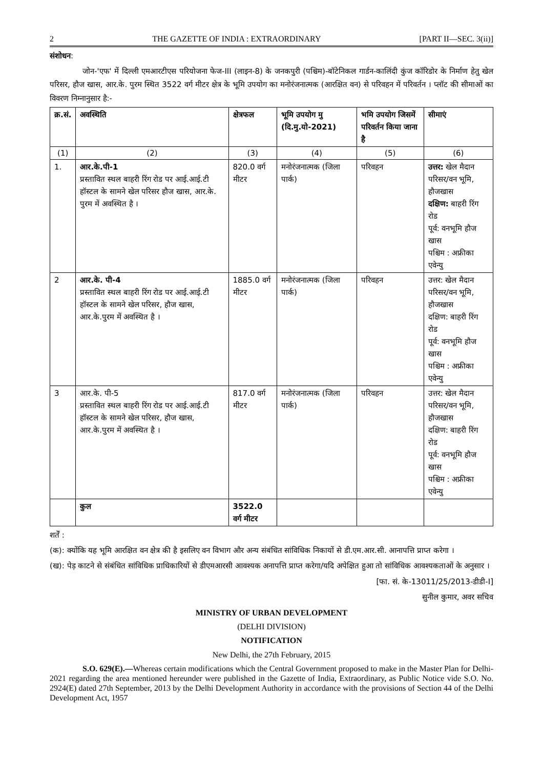2 THE GAZETTE OF INDIA : EXTRAORDINARY [PART II—SEC. 3(ii)]
संशोधन:
जोन-'एफ' में दिल्ली एमआरटीएस परियोजना फेज-III (लाइन-8) के जनकपुरी (पश्चिम)-बॉटेनिकल गार्डन-कालिंदी कुंज कॉरिडोर के निर्माण हेतु खेल परिसर, हौज खास, आर.के. पुरम स्थित 3522 वर्ग मीटर क्षेत्र के भूमि उपयोग का मनोरंजनात्मक (आरक्षित वन) से परिवहन में परिवर्तन । प्लॉट की सीमाओं का विवरण निम्नानुसार है:-
| क्र.सं. | अवस्थिति | क्षेत्रफल | भूमि उपयोग मु (दि.मु.यो-2021) | भमि उपयोग जिसमें परिवर्तन किया जाना है | सीमाएं |
| --- | --- | --- | --- | --- | --- |
| (1) | (2) | (3) | (4) | (5) | (6) |
| 1. | आर.के.पी-1 प्रस्तावित स्थल बाहरी रिंग रोड पर आई.आई.टी हॉस्टल के सामने खेल परिसर हौज खास, आर.के. पुरम में अवस्थित है । | 820.0 वर्ग मीटर | मनोरंजनात्मक (जिला पार्क) | परिवहन | उत्तर: खेल मैदान परिसर/वन भूमि, हौजखास दक्षिण: बाहरी रिंग रोड पूर्व: वनभूमि हौज खास पश्चिम : अफ्रीका एवेन्यु |
| 2 | आर.के. पी-4 प्रस्तावित स्थल बाहरी रिंग रोड पर आई.आई.टी हॉस्टल के सामने खेल परिसर, हौज खास, आर.के.पुरम में अवस्थित है । | 1885.0 वर्ग मीटर | मनोरंजनात्मक (जिला पार्क) | परिवहन | उत्तर: खेल मैदान परिसर/वन भूमि, हौजखास दक्षिण: बाहरी रिंग रोड पूर्व: वनभूमि हौज खास पश्चिम : अफ्रीका एवेन्यु |
| 3 | आर.के. पी-5 प्रस्तावित स्थल बाहरी रिंग रोड पर आई.आई.टी हॉस्टल के सामने खेल परिसर, हौज खास, आर.के.पुरम में अवस्थित है । | 817.0 वर्ग मीटर | मनोरंजनात्मक (जिला पार्क) | परिवहन | उत्तर: खेल मैदान परिसर/वन भूमि, हौजखास दक्षिण: बाहरी रिंग रोड पूर्व: वनभूमि हौज खास पश्चिम : अफ्रीका एवेन्यु |
| | कुल | 3522.0 वर्ग मीटर | | | |
शर्तें :
(क): क्योंकि यह भूमि आरक्षित वन क्षेत्र की है इसलिए वन विभाग और अन्य संबंधित सांविधिक निकायों से डी.एम.आर.सी. आनापत्ति प्राप्त करेगा ।
(ख): पेड़ काटने से संबंधित सांविधिक प्राधिकारियों से डीएमआरसी आवश्यक अनापत्ति प्राप्त करेगा/यदि अपेक्षित हुआ तो सांविधिक आवश्यकताओं के अनुसार ।
[फा. सं. के-13011/25/2013-डीडी-I]
सुनील कुमार, अवर सचिव
MINISTRY OF URBAN DEVELOPMENT
(DELHI DIVISION)
NOTIFICATION
New Delhi, the 27th February, 2015
S.O. 629(E).—Whereas certain modifications which the Central Government proposed to make in the Master Plan for Delhi-2021 regarding the area mentioned hereunder were published in the Gazette of India, Extraordinary, as Public Notice vide S.O. No. 2924(E) dated 27th September, 2013 by the Delhi Development Authority in accordance with the provisions of Section 44 of the Delhi Development Act, 1957